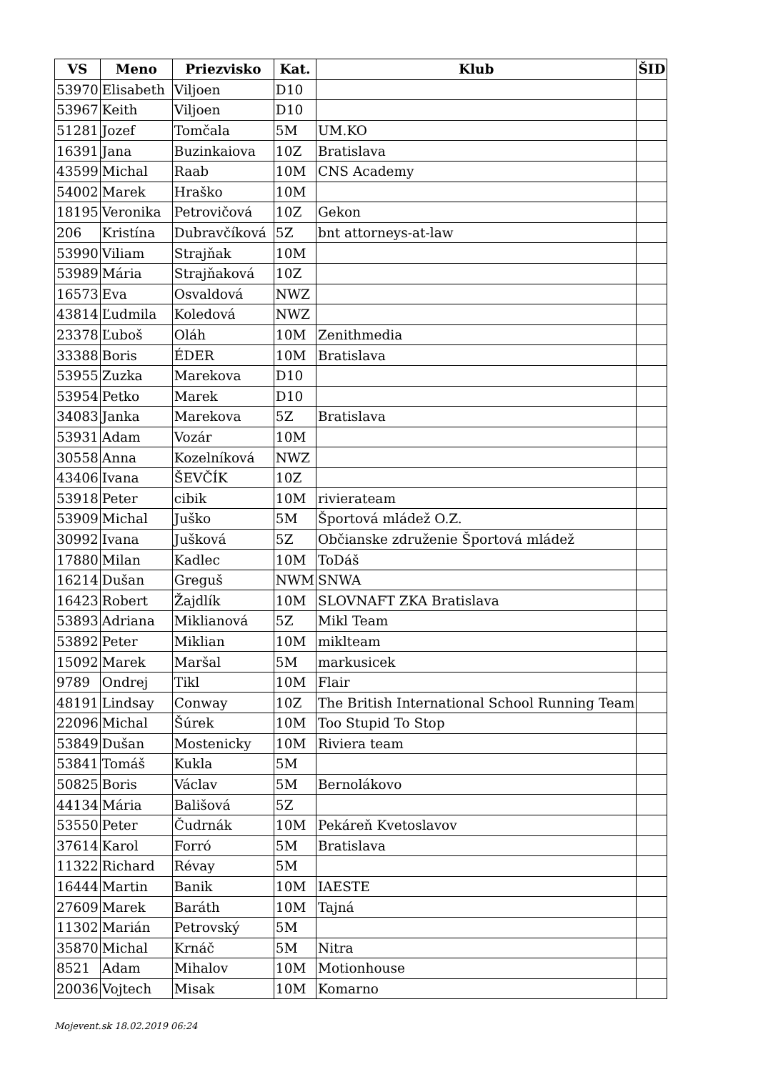| VS | Meno | Priezvisko | Kat. | Klub | ŠID |
| --- | --- | --- | --- | --- | --- |
| 53970 | Elisabeth | Viljoen | D10 | | |
| 53967 | Keith | Viljoen | D10 | | |
| 51281 | Jozef | Tomčala | 5M | UM.KO | |
| 16391 | Jana | Buzinkaiova | 10Z | Bratislava | |
| 43599 | Michal | Raab | 10M | CNS Academy | |
| 54002 | Marek | Hraško | 10M | | |
| 18195 | Veronika | Petrovičová | 10Z | Gekon | |
| 206 | Kristína | Dubravčíková | 5Z | bnt attorneys-at-law | |
| 53990 | Viliam | Strajňak | 10M | | |
| 53989 | Mária | Strajňaková | 10Z | | |
| 16573 | Eva | Osvaldová | NWZ | | |
| 43814 | Ľudmila | Koledová | NWZ | | |
| 23378 | Ľuboš | Oláh | 10M | Zenithmedia | |
| 33388 | Boris | ÉDER | 10M | Bratislava | |
| 53955 | Zuzka | Marekova | D10 | | |
| 53954 | Petko | Marek | D10 | | |
| 34083 | Janka | Marekova | 5Z | Bratislava | |
| 53931 | Adam | Vozár | 10M | | |
| 30558 | Anna | Kozelníková | NWZ | | |
| 43406 | Ivana | ŠEVČÍK | 10Z | | |
| 53918 | Peter | cibik | 10M | rivierateam | |
| 53909 | Michal | Juško | 5M | Športová mládež O.Z. | |
| 30992 | Ivana | Jušková | 5Z | Občianske združenie Športová mládež | |
| 17880 | Milan | Kadlec | 10M | ToDáš | |
| 16214 | Dušan | Greguš | NWM | SNWA | |
| 16423 | Robert | Žajdlík | 10M | SLOVNAFT ZKA Bratislava | |
| 53893 | Adriana | Miklianová | 5Z | Mikl Team | |
| 53892 | Peter | Miklian | 10M | miklteam | |
| 15092 | Marek | Maršal | 5M | markusicek | |
| 9789 | Ondrej | Tikl | 10M | Flair | |
| 48191 | Lindsay | Conway | 10Z | The British International School Running Team | |
| 22096 | Michal | Šúrek | 10M | Too Stupid To Stop | |
| 53849 | Dušan | Mostenicky | 10M | Riviera team | |
| 53841 | Tomáš | Kukla | 5M | | |
| 50825 | Boris | Václav | 5M | Bernolákovo | |
| 44134 | Mária | Bališová | 5Z | | |
| 53550 | Peter | Čudrnák | 10M | Pekáreň Kvetoslavov | |
| 37614 | Karol | Forró | 5M | Bratislava | |
| 11322 | Richard | Révay | 5M | | |
| 16444 | Martin | Banik | 10M | IAESTE | |
| 27609 | Marek | Baráth | 10M | Tajná | |
| 11302 | Marián | Petrovský | 5M | | |
| 35870 | Michal | Krnáč | 5M | Nitra | |
| 8521 | Adam | Mihalov | 10M | Motionhouse | |
| 20036 | Vojtech | Misak | 10M | Komarno | |
Mojevent.sk 18.02.2019 06:24